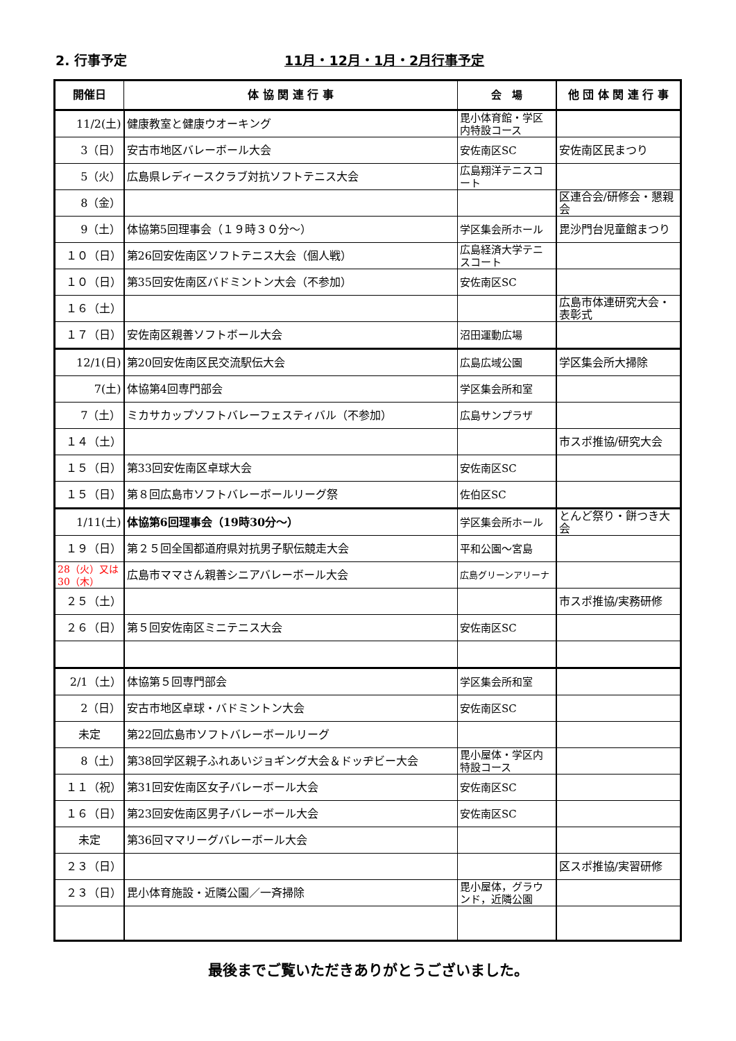2. 行事予定 11月・12月・1月・2月行事予定
| 開催日 | 体 協 関 連 行 事 | 会 場 | 他 団 体 関 連 行 事 |
| --- | --- | --- | --- |
| 11/2(土) | 健康教室と健康ウオーキング | 毘小体育館・学区内特設コース | |
| 3（日） | 安古市地区バレーボール大会 | 安佐南区SC | 安佐南区民まつり |
| 5（火） | 広島県レディースクラブ対抗ソフトテニス大会 | 広島翔洋テニスコート | |
| 8（金） | | | 区連合会/研修会・懇親会 |
| 9（土） | 体協第5回理事会（１９時３０分～） | 学区集会所ホール | 毘沙門台児童館まつり |
| １０（日） | 第26回安佐南区ソフトテニス大会（個人戦） | 広島経済大学テニスコート | |
| １０（日） | 第35回安佐南区バドミントン大会（不参加） | 安佐南区SC | |
| １６（土） | | | 広島市体連研究大会・表彰式 |
| １７（日） | 安佐南区親善ソフトボール大会 | 沼田運動広場 | |
| 12/1(日) | 第20回安佐南区民交流駅伝大会 | 広島広域公園 | 学区集会所大掃除 |
| 7(土) | 体協第4回専門部会 | 学区集会所和室 | |
| 7（土） | ミカサカップソフトバレーフェスティバル（不参加） | 広島サンプラザ | |
| １４（土） | | | 市スポ推協/研究大会 |
| １５（日） | 第33回安佐南区卓球大会 | 安佐南区SC | |
| １５（日） | 第８回広島市ソフトバレーボールリーグ祭 | 佐伯区SC | |
| 1/11(土) | 体協第6回理事会（19時30分～） | 学区集会所ホール | とんど祭り・餅つき大会 |
| １９（日） | 第２５回全国都道府県対抗男子駅伝競走大会 | 平和公園～宮島 | |
| 28（火）又は30（木） | 広島市ママさん親善シニアバレーボール大会 | 広島グリーンアリーナ | |
| ２５（土） | | | 市スポ推協/実務研修 |
| ２６（日） | 第５回安佐南区ミニテニス大会 | 安佐南区SC | |
| 2/1（土） | 体協第５回専門部会 | 学区集会所和室 | |
| 2（日） | 安古市地区卓球・バドミントン大会 | 安佐南区SC | |
| 未定 | 第22回広島市ソフトバレーボールリーグ | | |
| 8（土） | 第38回学区親子ふれあいジョギング大会＆ドッヂビー大会 | 毘小屋体・学区内特設コース | |
| １１（祝） | 第31回安佐南区女子バレーボール大会 | 安佐南区SC | |
| １６（日） | 第23回安佐南区男子バレーボール大会 | 安佐南区SC | |
| 未定 | 第36回ママリーグバレーボール大会 | | |
| ２３（日） | | | 区スポ推協/実習研修 |
| ２３（日） | 毘小体育施設・近隣公園／一斉掃除 | 毘小屋体，グラウンド，近隣公園 | |
最後までご覧いただきありがとうございました。